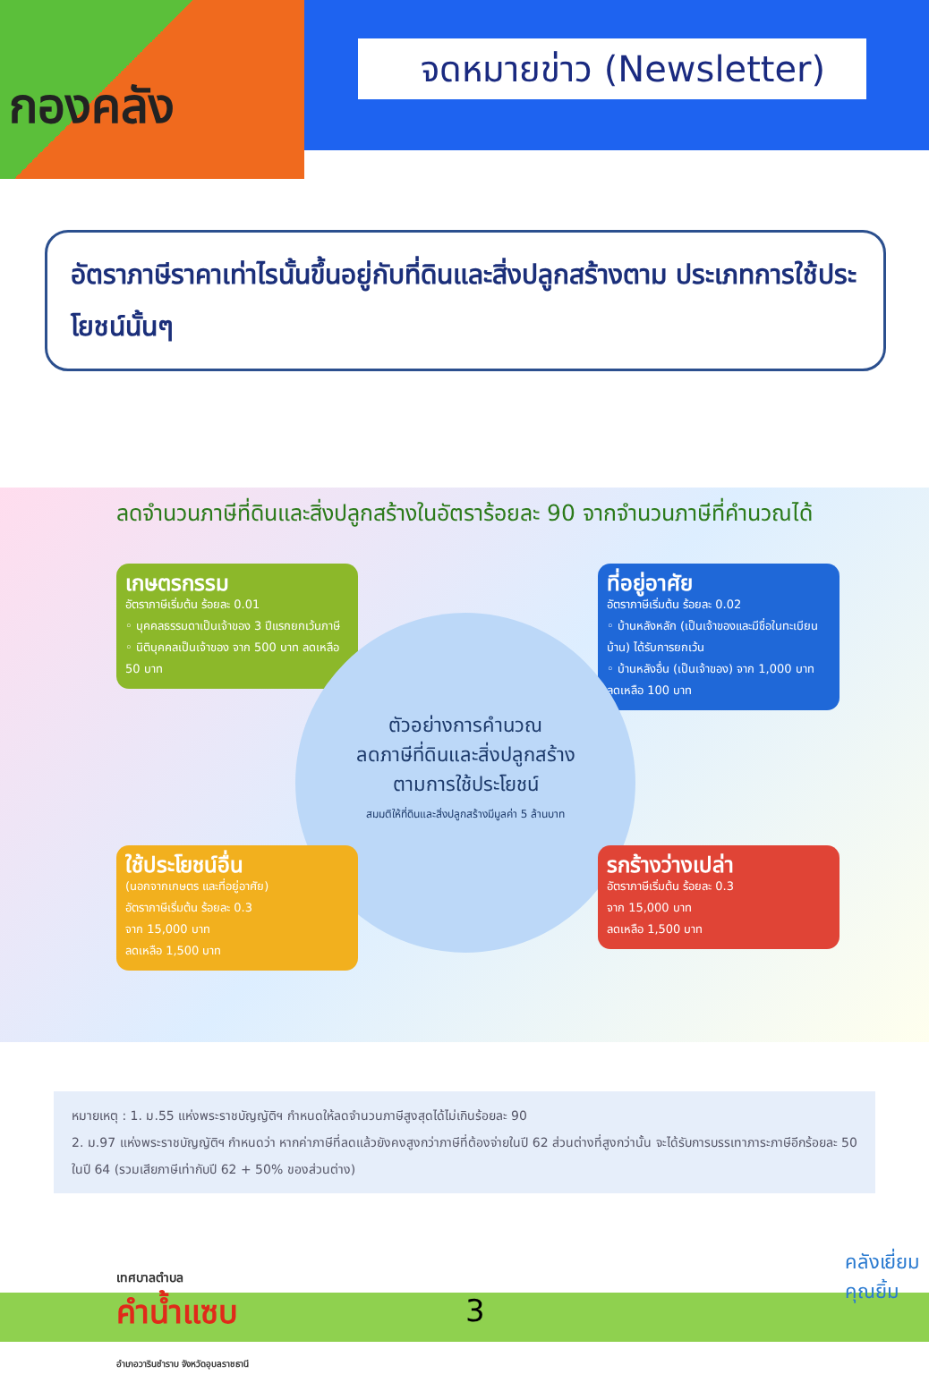กองคลัง
จดหมายข่าว (Newsletter)
อัตราภาษีราคาเท่าไรนั้นขึ้นอยู่กับที่ดินและสิ่งปลูกสร้างตาม ประเภทการใช้ประโยชน์นั้นๆ
ลดจำนวนภาษีที่ดินและสิ่งปลูกสร้างในอัตราร้อยละ 90 จากจำนวนภาษีที่คำนวณได้
เกษตรกรรม
อัตราภาษีเริ่มต้น ร้อยละ 0.01
◦ บุคคลธรรมดาเป็นเจ้าของ 3 ปีแรกยกเว้นภาษี
◦ นิติบุคคลเป็นเจ้าของ จาก 500 บาท ลดเหลือ 50 บาท
ที่อยู่อาศัย
อัตราภาษีเริ่มต้น ร้อยละ 0.02
◦ บ้านหลังหลัก (เป็นเจ้าของและมีชื่อในทะเบียนบ้าน) ได้รับการยกเว้น
◦ บ้านหลังอื่น (เป็นเจ้าของ) จาก 1,000 บาท ลดเหลือ 100 บาท
ตัวอย่างการคำนวณ
ลดภาษีที่ดินและสิ่งปลูกสร้าง
ตามการใช้ประโยชน์
สมมติให้ที่ดินและสิ่งปลูกสร้างมีมูลค่า 5 ล้านบาท
ใช้ประโยชน์อื่น
(นอกจากเกษตร และที่อยู่อาศัย)
อัตราภาษีเริ่มต้น ร้อยละ 0.3
จาก 15,000 บาท
ลดเหลือ 1,500 บาท
รกร้างว่างเปล่า
อัตราภาษีเริ่มต้น ร้อยละ 0.3
จาก 15,000 บาท
ลดเหลือ 1,500 บาท
หมายเหตุ : 1. ม.55 แห่งพระราชบัญญัติฯ กำหนดให้ลดจำนวนภาษีสูงสุดได้ไม่เกินร้อยละ 90
2. ม.97 แห่งพระราชบัญญัติฯ กำหนดว่า หากค่าภาษีที่ลดแล้วยังคงสูงกว่าภาษีที่ต้องจ่ายในปี 62 ส่วนต่างที่สูงกว่านั้น จะได้รับการบรรเทาภาระภาษีอีกร้อยละ 50 ในปี 64 (รวมเสียภาษีเท่ากับปี 62 + 50% ของส่วนต่าง)
เทศบาลตำบล
คำน้ำแซบ
อำเภอวารินชำราบ จังหวัดอุบลราชธานี
3
คลังเยี่ยม
คุณยิ้ม